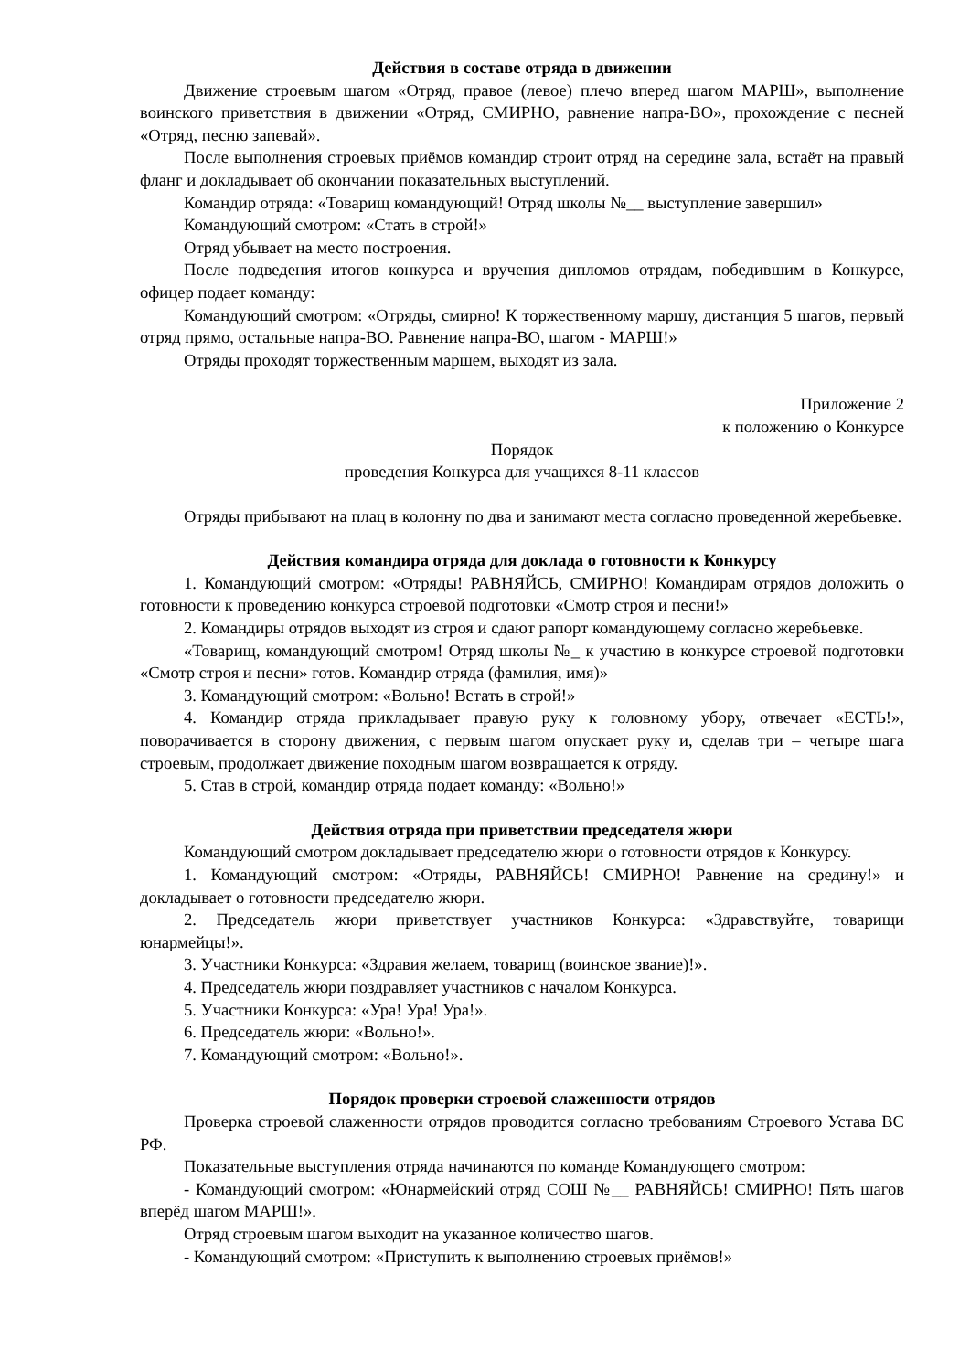Действия в составе отряда в движении
Движение строевым шагом «Отряд, правое (левое) плечо вперед шагом МАРШ», выполнение воинского приветствия в движении «Отряд, СМИРНО, равнение напра-ВО», прохождение с песней «Отряд, песню запевай».
После выполнения строевых приёмов командир строит отряд на середине зала, встаёт на правый фланг и докладывает об окончании показательных выступлений.
Командир отряда: «Товарищ командующий! Отряд школы №__ выступление завершил»
Командующий смотром: «Стать в строй!»
Отряд убывает на место построения.
После подведения итогов конкурса и вручения дипломов отрядам, победившим в Конкурсе, офицер подает команду:
Командующий смотром: «Отряды, смирно! К торжественному маршу, дистанция 5 шагов, первый отряд прямо, остальные напра-ВО. Равнение напра-ВО, шагом - МАРШ!»
Отряды проходят торжественным маршем, выходят из зала.
Приложение 2
к положению о Конкурсе
Порядок
проведения Конкурса для учащихся 8-11 классов
Отряды прибывают на плац в колонну по два и занимают места согласно проведенной жеребьевке.
Действия командира отряда для доклада о готовности к Конкурсу
1. Командующий смотром: «Отряды! РАВНЯЙСЬ, СМИРНО! Командирам отрядов доложить о готовности к проведению конкурса строевой подготовки «Смотр строя и песни!»
2. Командиры отрядов выходят из строя и сдают рапорт командующему согласно жеребьевке.
«Товарищ, командующий смотром! Отряд школы №_ к участию в конкурсе строевой подготовки «Смотр строя и песни» готов. Командир отряда (фамилия, имя)»
3. Командующий смотром: «Вольно! Встать в строй!»
4. Командир отряда прикладывает правую руку к головному убору, отвечает «ЕСТЬ!», поворачивается в сторону движения, с первым шагом опускает руку и, сделав три – четыре шага строевым, продолжает движение походным шагом возвращается к отряду.
5. Став в строй, командир отряда подает команду: «Вольно!»
Действия отряда при приветствии председателя жюри
Командующий смотром докладывает председателю жюри о готовности отрядов к Конкурсу.
1. Командующий смотром: «Отряды, РАВНЯЙСЬ! СМИРНО! Равнение на средину!» и докладывает о готовности председателю жюри.
2. Председатель жюри приветствует участников Конкурса: «Здравствуйте, товарищи юнармейцы!».
3. Участники Конкурса: «Здравия желаем, товарищ (воинское звание)!».
4. Председатель жюри поздравляет участников с началом Конкурса.
5. Участники Конкурса: «Ура! Ура! Ура!».
6. Председатель жюри: «Вольно!».
7. Командующий смотром: «Вольно!».
Порядок проверки строевой слаженности отрядов
Проверка строевой слаженности отрядов проводится согласно требованиям Строевого Устава ВС РФ.
Показательные выступления отряда начинаются по команде Командующего смотром:
- Командующий смотром: «Юнармейский отряд СОШ №__ РАВНЯЙСЬ! СМИРНО! Пять шагов вперёд шагом МАРШ!».
Отряд строевым шагом выходит на указанное количество шагов.
- Командующий смотром: «Приступить к выполнению строевых приёмов!»